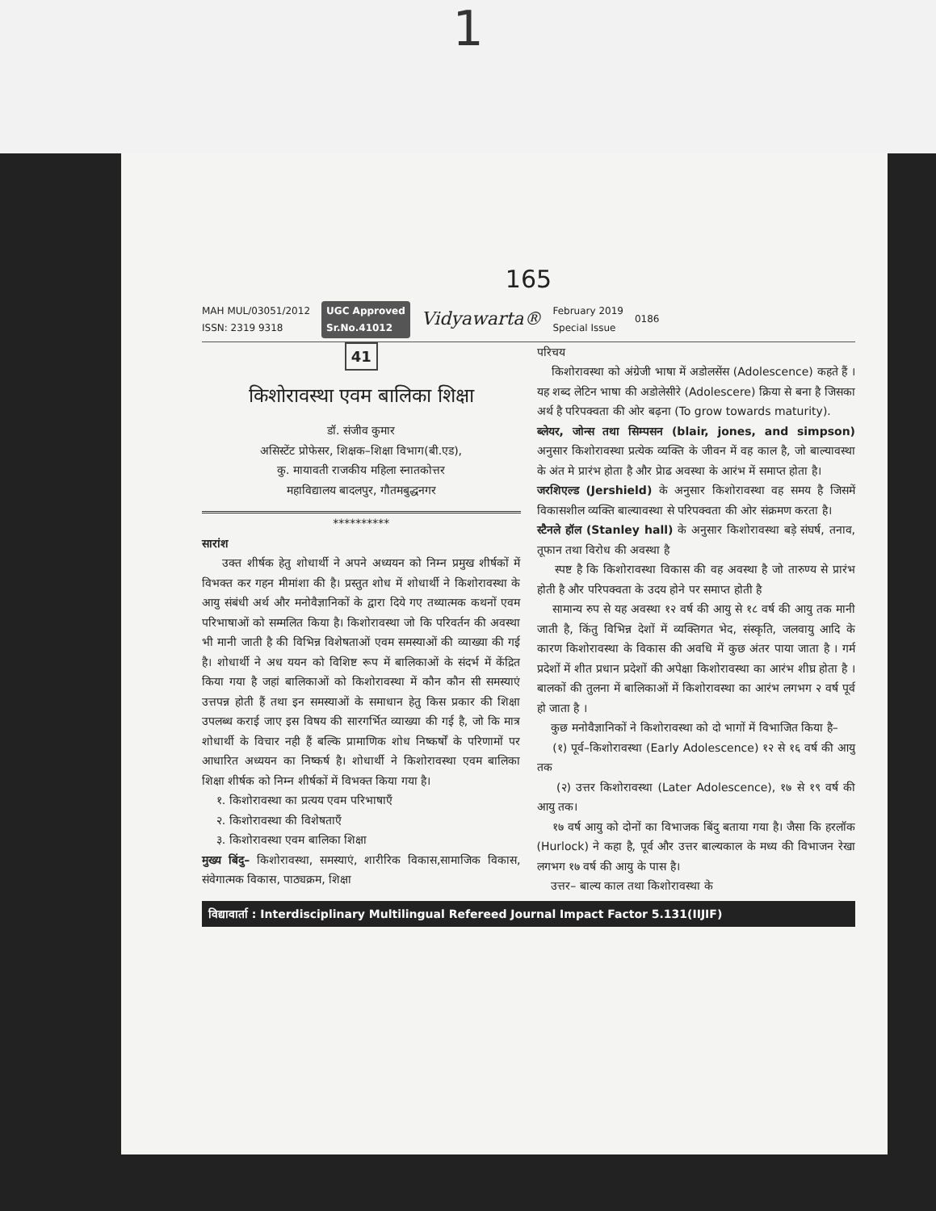1
165
MAH MUL/03051/2012
ISSN: 2319 9318
UGC Approved
Sr.No.41012 Vidyawarta®
February 2019
Special Issue
0186
41
किशोरावस्था एवम बालिका शिक्षा
डॉ. संजीव कुमार
असिस्टेंट प्रोफेसर, शिक्षक–शिक्षा विभाग(बी.एड),
कु. मायावती राजकीय महिला स्नातकोत्तर
महाविद्यालय बादलपुर, गौतमबुद्धनगर
**********
सारांश
उक्त शीर्षक हेतु शोधार्थी ने अपने अध्ययन को निम्न प्रमुख शीर्षकों में विभक्त कर गहन मीमांशा की है। प्रस्तुत शोध में शोधार्थी ने किशोरावस्था के आयु संबंधी अर्थ और मनोवैज्ञानिकों के द्वारा दिये गए तथ्यात्मक कथनों एवम परिभाषाओं को सम्मलित किया है। किशोरावस्था जो कि परिवर्तन की अवस्था भी मानी जाती है की विभिन्न विशेषताओं एवम समस्याओं की व्याख्या की गई है। शोधार्थी ने अध ययन को विशिष्ट रूप में बालिकाओं के संदर्भ में केंद्रित किया गया है जहां बालिकाओं को किशोरावस्था में कौन कौन सी समस्याएं उत्तपन्न होती हैं तथा इन समस्याओं के समाधान हेतु किस प्रकार की शिक्षा उपलब्ध कराई जाए इस विषय की सारगर्भित व्याख्या की गई है, जो कि मात्र शोधार्थी के विचार नही हैं बल्कि प्रामाणिक शोध निष्कर्षों के परिणामों पर आधारित अध्ययन का निष्कर्ष है। शोधार्थी ने किशोरावस्था एवम बालिका शिक्षा शीर्षक को निम्न शीर्षकों में विभक्त किया गया है।
१. किशोरावस्था का प्रत्यय एवम परिभाषाएँ
२. किशोरावस्था की विशेषताएँ
३. किशोरावस्था एवम बालिका शिक्षा
मुख्य बिंदु– किशोरावस्था, समस्याएं, शारीरिक विकास,सामाजिक विकास, संवेगात्मक विकास, पाठ्यक्रम, शिक्षा
परिचय
किशोरावस्था को अंग्रेजी भाषा में अडोलसेंस (Adolescence) कहते हैं । यह शब्द लेटिन भाषा की अडोलेसीरे (Adolescere) क्रिया से बना है जिसका अर्थ है परिपक्वता की ओर बढ़ना (To grow towards maturity).
ब्लेयर, जोन्स तथा सिम्पसन (blair, jones, and simpson) अनुसार किशोरावस्था प्रत्येक व्यक्ति के जीवन में वह काल है, जो बाल्यावस्था के अंत मे प्रारंभ होता है और प्रेाढ अवस्था के आरंभ में समाप्त होता है।
जरशिएल्ड (Jershield) के अनुसार किशोरावस्था वह समय है जिसमें विकासशील व्यक्ति बाल्यावस्था से परिपक्वता की ओर संक्रमण करता है।
स्टैनले हॉल (Stanley hall) के अनुसार किशोरावस्था बड़े संघर्ष, तनाव, तूफान तथा विरोध की अवस्था है
स्पष्ट है कि किशोरावस्था विकास की वह अवस्था है जो तारुण्य से प्रारंभ होती है और परिपक्वता के उदय होने पर समाप्त होती है
सामान्य रुप से यह अवस्था १२ वर्ष की आयु से १८ वर्ष की आयु तक मानी जाती है, किंतु विभिन्न देशों में व्यक्तिगत भेद, संस्कृति, जलवायु आदि के कारण किशोरावस्था के विकास की अवधि में कुछ अंतर पाया जाता है । गर्म प्रदेशों में शीत प्रधान प्रदेशों की अपेक्षा किशोरावस्था का आरंभ शीघ्र होता है ।बालकों की तुलना में बालिकाओं में किशोरावस्था का आरंभ लगभग २ वर्ष पूर्व हो जाता है ।
कुछ मनोवैज्ञानिकों ने किशोरावस्था को दो भागों में विभाजित किया है–
(१) पूर्व–किशोरावस्था (Early Adolescence) १२ से १६ वर्ष की आयु तक
(२) उत्तर किशोरावस्था (Later Adolescence), १७ से १९ वर्ष की आयु तक।
१७ वर्ष आयु को दोनों का विभाजक बिंदु बताया गया है। जैसा कि हरलॉक (Hurlock) ने कहा है, पूर्व और उत्तर बाल्यकाल के मध्य की विभाजन रेखा लगभग १७ वर्ष की आयु के पास है।
उत्तर– बाल्य काल तथा किशोरावस्था के
विद्यावार्ता : Interdisciplinary Multilingual Refereed Journal Impact Factor 5.131(IIJIF)